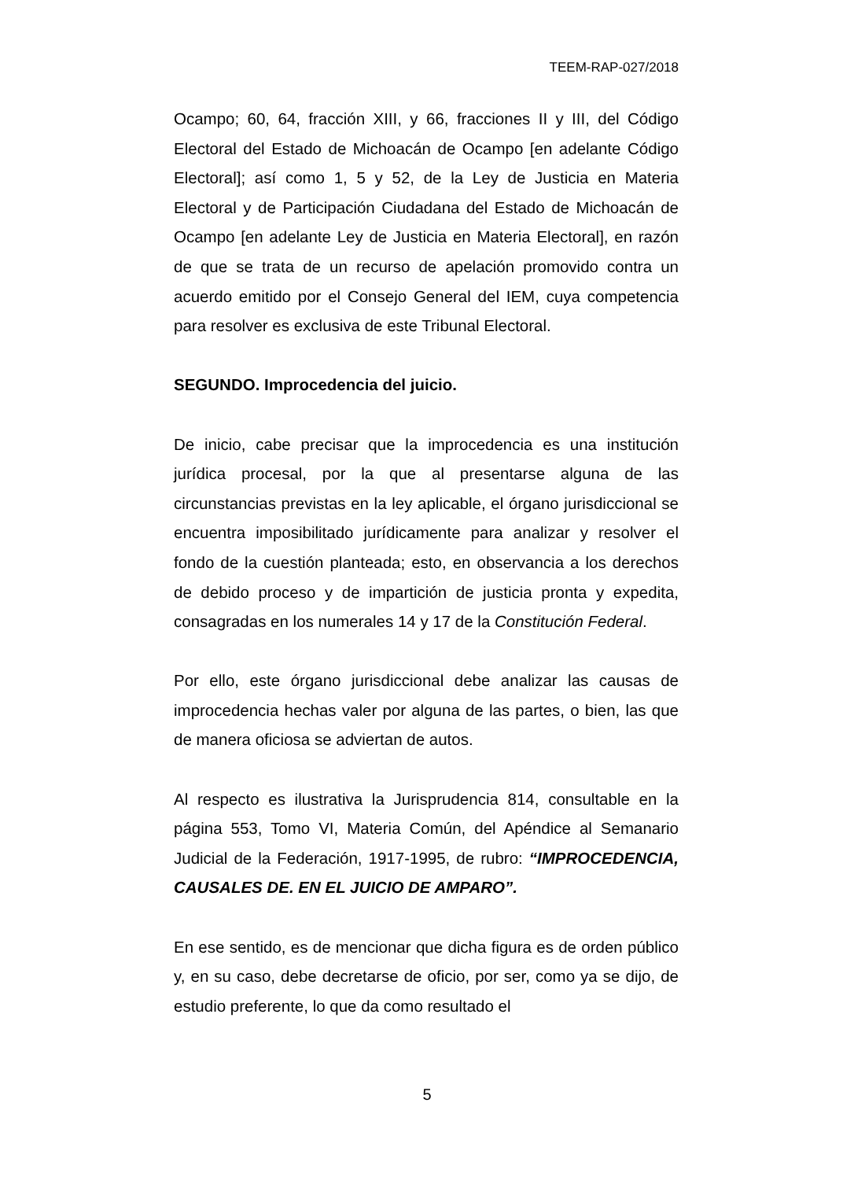TEEM-RAP-027/2018
Ocampo; 60, 64, fracción XIII, y 66, fracciones II y III, del Código Electoral del Estado de Michoacán de Ocampo [en adelante Código Electoral]; así como 1, 5 y 52, de la Ley de Justicia en Materia Electoral y de Participación Ciudadana del Estado de Michoacán de Ocampo [en adelante Ley de Justicia en Materia Electoral], en razón de que se trata de un recurso de apelación promovido contra un acuerdo emitido por el Consejo General del IEM, cuya competencia para resolver es exclusiva de este Tribunal Electoral.
SEGUNDO. Improcedencia del juicio.
De inicio, cabe precisar que la improcedencia es una institución jurídica procesal, por la que al presentarse alguna de las circunstancias previstas en la ley aplicable, el órgano jurisdiccional se encuentra imposibilitado jurídicamente para analizar y resolver el fondo de la cuestión planteada; esto, en observancia a los derechos de debido proceso y de impartición de justicia pronta y expedita, consagradas en los numerales 14 y 17 de la Constitución Federal.
Por ello, este órgano jurisdiccional debe analizar las causas de improcedencia hechas valer por alguna de las partes, o bien, las que de manera oficiosa se adviertan de autos.
Al respecto es ilustrativa la Jurisprudencia 814, consultable en la página 553, Tomo VI, Materia Común, del Apéndice al Semanario Judicial de la Federación, 1917-1995, de rubro: “IMPROCEDENCIA, CAUSALES DE. EN EL JUICIO DE AMPARO”.
En ese sentido, es de mencionar que dicha figura es de orden público y, en su caso, debe decretarse de oficio, por ser, como ya se dijo, de estudio preferente, lo que da como resultado el
5